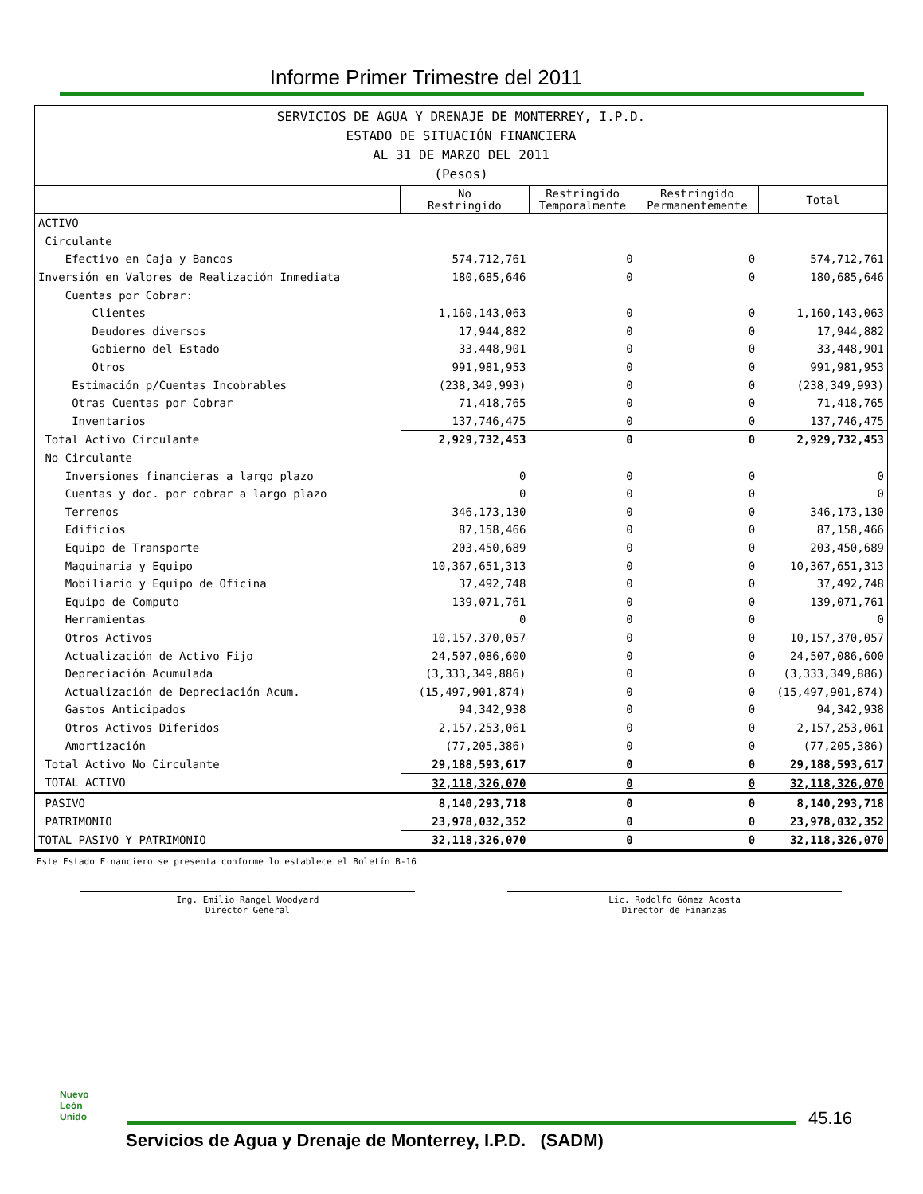Informe Primer Trimestre del 2011
| SERVICIOS DE AGUA Y DRENAJE DE MONTERREY, I.P.D. ESTADO DE SITUACIÓN FINANCIERA AL 31 DE MARZO DEL 2011 (Pesos) | | | | |
| | No Restringido | Restringido Temporalmente | Restringido Permanentemente | Total |
| ACTIVO | | | | |
| Circulante | | | | |
| Efectivo en Caja y Bancos | 574,712,761 | 0 | 0 | 574,712,761 |
| Inversión en Valores de Realización Inmediata | 180,685,646 | 0 | 0 | 180,685,646 |
| Cuentas por Cobrar: | | | | |
| Clientes | 1,160,143,063 | 0 | 0 | 1,160,143,063 |
| Deudores diversos | 17,944,882 | 0 | 0 | 17,944,882 |
| Gobierno del Estado | 33,448,901 | 0 | 0 | 33,448,901 |
| Otros | 991,981,953 | 0 | 0 | 991,981,953 |
| Estimación p/Cuentas Incobrables | (238,349,993) | 0 | 0 | (238,349,993) |
| Otras Cuentas por Cobrar | 71,418,765 | 0 | 0 | 71,418,765 |
| Inventarios | 137,746,475 | 0 | 0 | 137,746,475 |
| Total Activo Circulante | 2,929,732,453 | 0 | 0 | 2,929,732,453 |
| No Circulante | | | | |
| Inversiones financieras a largo plazo | 0 | 0 | 0 | 0 |
| Cuentas y doc. por cobrar a largo plazo | 0 | 0 | 0 | 0 |
| Terrenos | 346,173,130 | 0 | 0 | 346,173,130 |
| Edificios | 87,158,466 | 0 | 0 | 87,158,466 |
| Equipo de Transporte | 203,450,689 | 0 | 0 | 203,450,689 |
| Maquinaria y Equipo | 10,367,651,313 | 0 | 0 | 10,367,651,313 |
| Mobiliario y Equipo de Oficina | 37,492,748 | 0 | 0 | 37,492,748 |
| Equipo de Computo | 139,071,761 | 0 | 0 | 139,071,761 |
| Herramientas | 0 | 0 | 0 | 0 |
| Otros Activos | 10,157,370,057 | 0 | 0 | 10,157,370,057 |
| Actualización de Activo Fijo | 24,507,086,600 | 0 | 0 | 24,507,086,600 |
| Depreciación Acumulada | (3,333,349,886) | 0 | 0 | (3,333,349,886) |
| Actualización de Depreciación Acum. | (15,497,901,874) | 0 | 0 | (15,497,901,874) |
| Gastos Anticipados | 94,342,938 | 0 | 0 | 94,342,938 |
| Otros Activos Diferidos | 2,157,253,061 | 0 | 0 | 2,157,253,061 |
| Amortización | (77,205,386) | 0 | 0 | (77,205,386) |
| Total Activo No Circulante | 29,188,593,617 | 0 | 0 | 29,188,593,617 |
| TOTAL ACTIVO | 32,118,326,070 | 0 | 0 | 32,118,326,070 |
| PASIVO | 8,140,293,718 | 0 | 0 | 8,140,293,718 |
| PATRIMONIO | 23,978,032,352 | 0 | 0 | 23,978,032,352 |
| TOTAL PASIVO Y PATRIMONIO | 32,118,326,070 | 0 | 0 | 32,118,326,070 |
Este Estado Financiero se presenta conforme lo establece el Boletín B-16
Ing. Emilio Rangel Woodyard
Director General
Lic. Rodolfo Gómez Acosta
Director de Finanzas
Nuevo
León
Unido
45.16
Servicios de Agua y Drenaje de Monterrey, I.P.D. (SADM)